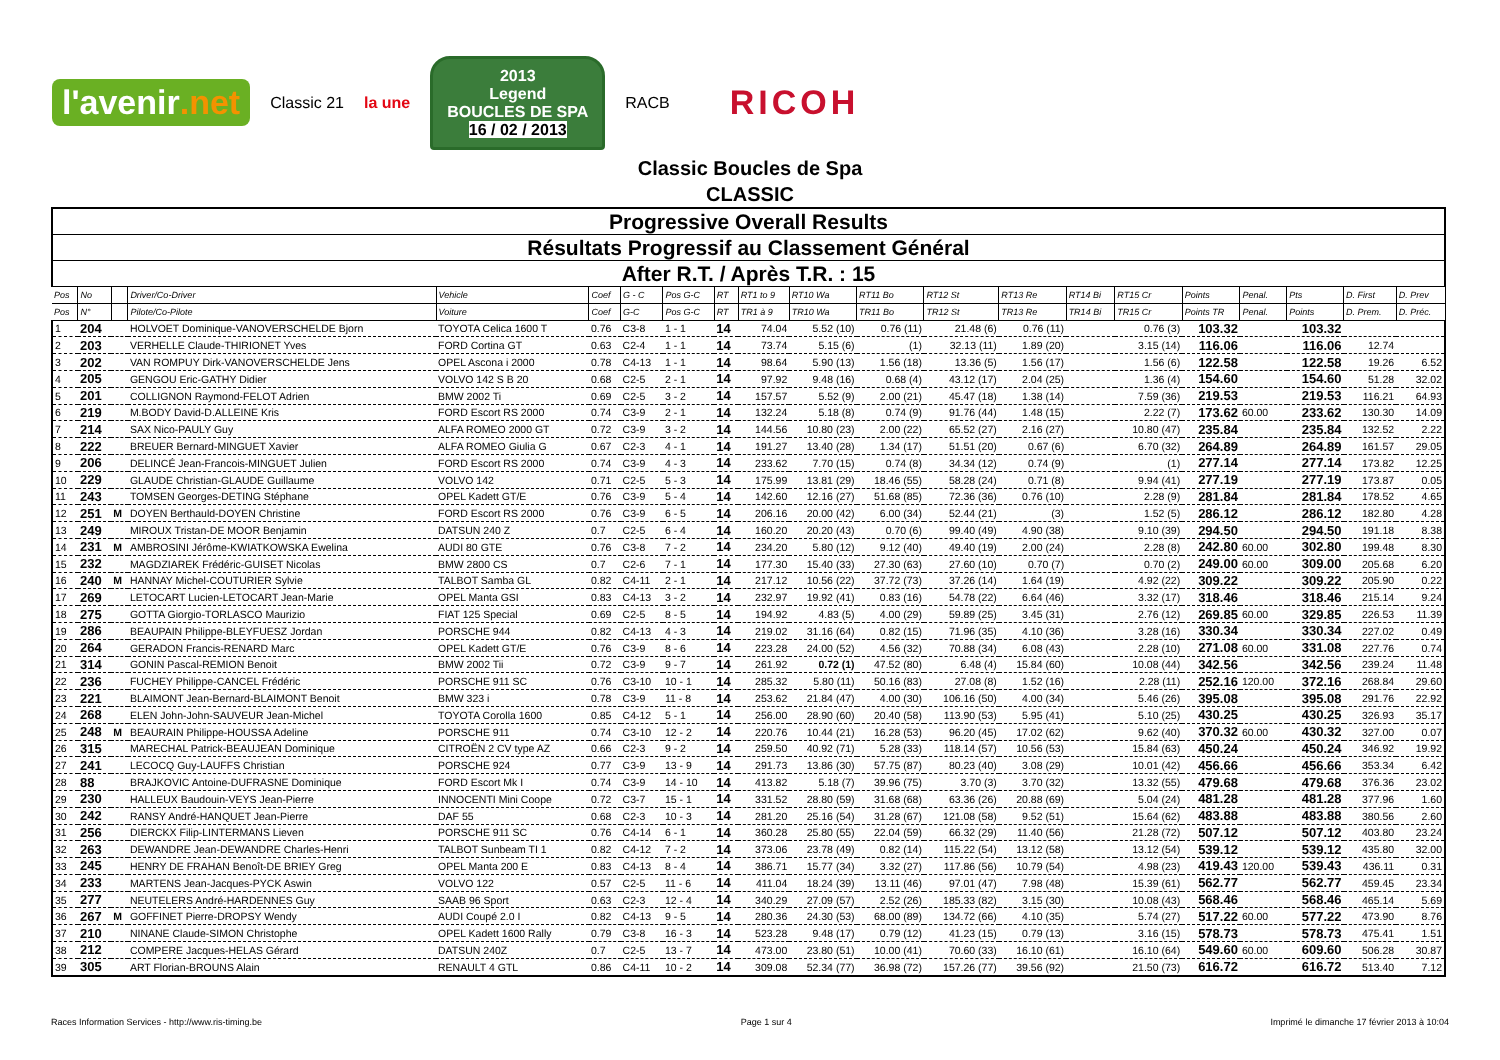l'avenir.net Classic 21 la une
2013
Legend
BOUCLES DE SPA
16 / 02 / 2013
RACB RICOH
Classic Boucles de Spa
CLASSIC
| Progressive Overall Results | | | | | | | | | | | | | | | | | | | | |
| --- | --- | --- | --- | --- | --- | --- | --- | --- | --- | --- | --- | --- | --- | --- | --- | --- | --- | --- | --- | --- |
| Résultats Progressif au Classement Général | | | | | | | | | | | | | | | | | | | | |
| After R.T. / Après T.R. : 15 | | | | | | | | | | | | | | | | | | | | |
| Pos | No | | Driver/Co-Driver | Vehicle | Coef | G - C | Pos G-C | RT | RT1 to 9 | RT10 Wa | RT11 Bo | RT12 St | RT13 Re | RT14 Bi | RT15 Cr | Points | Penal. | Pts | D. First | D. Prev |
| Pos | N° | | Pilote/Co-Pilote | Voiture | Coef | G-C | Pos G-C | RT | TR1 à 9 | TR10 Wa | TR11 Bo | TR12 St | TR13 Re | TR14 Bi | TR15 Cr | Points TR | Penal. | Points | D. Prem. | D. Préc. |
| 1 | 204 | | HOLVOET Dominique-VANOVERSCHELDE Bjorn | TOYOTA Celica 1600 T | 0.76 | C3-8 | 1 - 1 | 14 | 74.04 | 5.52 (10) | 0.76 (11) | 21.48 (6) | 0.76 (11) | | 0.76 (3) | 103.32 | | 103.32 | | |
| 2 | 203 | | VERHELLE Claude-THIRIONET Yves | FORD Cortina GT | 0.63 | C2-4 | 1 - 1 | 14 | 73.74 | 5.15 (6) | (1) | 32.13 (11) | 1.89 (20) | | 3.15 (14) | 116.06 | | 116.06 | 12.74 | |
| 3 | 202 | | VAN ROMPUY Dirk-VANOVERSCHELDE Jens | OPEL Ascona i 2000 | 0.78 | C4-13 | 1 - 1 | 14 | 98.64 | 5.90 (13) | 1.56 (18) | 13.36 (5) | 1.56 (17) | | 1.56 (6) | 122.58 | | 122.58 | 19.26 | 6.52 |
| 4 | 205 | | GENGOU Eric-GATHY Didier | VOLVO 142 S B 20 | 0.68 | C2-5 | 2 - 1 | 14 | 97.92 | 9.48 (16) | 0.68 (4) | 43.12 (17) | 2.04 (25) | | 1.36 (4) | 154.60 | | 154.60 | 51.28 | 32.02 |
| 5 | 201 | | COLLIGNON Raymond-FELOT Adrien | BMW 2002 Ti | 0.69 | C2-5 | 3 - 2 | 14 | 157.57 | 5.52 (9) | 2.00 (21) | 45.47 (18) | 1.38 (14) | | 7.59 (36) | 219.53 | | 219.53 | 116.21 | 64.93 |
| 6 | 219 | | M.BODY David-D.ALLEINE Kris | FORD Escort RS 2000 | 0.74 | C3-9 | 2 - 1 | 14 | 132.24 | 5.18 (8) | 0.74 (9) | 91.76 (44) | 1.48 (15) | | 2.22 (7) | 173.62 | 60.00 | 233.62 | 130.30 | 14.09 |
| 7 | 214 | | SAX Nico-PAULY Guy | ALFA ROMEO 2000 GT | 0.72 | C3-9 | 3 - 2 | 14 | 144.56 | 10.80 (23) | 2.00 (22) | 65.52 (27) | 2.16 (27) | | 10.80 (47) | 235.84 | | 235.84 | 132.52 | 2.22 |
| 8 | 222 | | BREUER Bernard-MINGUET Xavier | ALFA ROMEO Giulia G | 0.67 | C2-3 | 4 - 1 | 14 | 191.27 | 13.40 (28) | 1.34 (17) | 51.51 (20) | 0.67 (6) | | 6.70 (32) | 264.89 | | 264.89 | 161.57 | 29.05 |
| 9 | 206 | | DELINCÉ Jean-Francois-MINGUET Julien | FORD Escort RS 2000 | 0.74 | C3-9 | 4 - 3 | 14 | 233.62 | 7.70 (15) | 0.74 (8) | 34.34 (12) | 0.74 (9) | | (1) | 277.14 | | 277.14 | 173.82 | 12.25 |
| 10 | 229 | | GLAUDE Christian-GLAUDE Guillaume | VOLVO 142 | 0.71 | C2-5 | 5 - 3 | 14 | 175.99 | 13.81 (29) | 18.46 (55) | 58.28 (24) | 0.71 (8) | | 9.94 (41) | 277.19 | | 277.19 | 173.87 | 0.05 |
| 11 | 243 | | TOMSEN Georges-DETING Stéphane | OPEL Kadett GT/E | 0.76 | C3-9 | 5 - 4 | 14 | 142.60 | 12.16 (27) | 51.68 (85) | 72.36 (36) | 0.76 (10) | | 2.28 (9) | 281.84 | | 281.84 | 178.52 | 4.65 |
| 12 | 251 | M | DOYEN Berthauld-DOYEN Christine | FORD Escort RS 2000 | 0.76 | C3-9 | 6 - 5 | 14 | 206.16 | 20.00 (42) | 6.00 (34) | 52.44 (21) | (3) | | 1.52 (5) | 286.12 | | 286.12 | 182.80 | 4.28 |
| 13 | 249 | | MIROUX Tristan-DE MOOR Benjamin | DATSUN 240 Z | 0.7 | C2-5 | 6 - 4 | 14 | 160.20 | 20.20 (43) | 0.70 (6) | 99.40 (49) | 4.90 (38) | | 9.10 (39) | 294.50 | | 294.50 | 191.18 | 8.38 |
| 14 | 231 | M | AMBROSINI Jérôme-KWIATKOWSKA Ewelina | AUDI 80 GTE | 0.76 | C3-8 | 7 - 2 | 14 | 234.20 | 5.80 (12) | 9.12 (40) | 49.40 (19) | 2.00 (24) | | 2.28 (8) | 242.80 | 60.00 | 302.80 | 199.48 | 8.30 |
| 15 | 232 | | MAGDZIAREK Frédéric-GUISET Nicolas | BMW 2800 CS | 0.7 | C2-6 | 7 - 1 | 14 | 177.30 | 15.40 (33) | 27.30 (63) | 27.60 (10) | 0.70 (7) | | 0.70 (2) | 249.00 | 60.00 | 309.00 | 205.68 | 6.20 |
| 16 | 240 | M | HANNAY Michel-COUTURIER Sylvie | TALBOT Samba GL | 0.82 | C4-11 | 2 - 1 | 14 | 217.12 | 10.56 (22) | 37.72 (73) | 37.26 (14) | 1.64 (19) | | 4.92 (22) | 309.22 | | 309.22 | 205.90 | 0.22 |
| 17 | 269 | | LETOCART Lucien-LETOCART Jean-Marie | OPEL Manta GSI | 0.83 | C4-13 | 3 - 2 | 14 | 232.97 | 19.92 (41) | 0.83 (16) | 54.78 (22) | 6.64 (46) | | 3.32 (17) | 318.46 | | 318.46 | 215.14 | 9.24 |
| 18 | 275 | | GOTTA Giorgio-TORLASCO Maurizio | FIAT 125 Special | 0.69 | C2-5 | 8 - 5 | 14 | 194.92 | 4.83 (5) | 4.00 (29) | 59.89 (25) | 3.45 (31) | | 2.76 (12) | 269.85 | 60.00 | 329.85 | 226.53 | 11.39 |
| 19 | 286 | | BEAUPAIN Philippe-BLEYFUESZ Jordan | PORSCHE 944 | 0.82 | C4-13 | 4 - 3 | 14 | 219.02 | 31.16 (64) | 0.82 (15) | 71.96 (35) | 4.10 (36) | | 3.28 (16) | 330.34 | | 330.34 | 227.02 | 0.49 |
| 20 | 264 | | GERADON Francis-RENARD Marc | OPEL Kadett GT/E | 0.76 | C3-9 | 8 - 6 | 14 | 223.28 | 24.00 (52) | 4.56 (32) | 70.88 (34) | 6.08 (43) | | 2.28 (10) | 271.08 | 60.00 | 331.08 | 227.76 | 0.74 |
| 21 | 314 | | GONIN Pascal-REMION Benoit | BMW 2002 Tii | 0.72 | C3-9 | 9 - 7 | 14 | 261.92 | 0.72 (1) | 47.52 (80) | 6.48 (4) | 15.84 (60) | | 10.08 (44) | 342.56 | | 342.56 | 239.24 | 11.48 |
| 22 | 236 | | FUCHEY Philippe-CANCEL Frédéric | PORSCHE 911 SC | 0.76 | C3-10 | 10 - 1 | 14 | 285.32 | 5.80 (11) | 50.16 (83) | 27.08 (8) | 1.52 (16) | | 2.28 (11) | 252.16 | 120.00 | 372.16 | 268.84 | 29.60 |
| 23 | 221 | | BLAIMONT Jean-Bernard-BLAIMONT Benoit | BMW 323 i | 0.78 | C3-9 | 11 - 8 | 14 | 253.62 | 21.84 (47) | 4.00 (30) | 106.16 (50) | 4.00 (34) | | 5.46 (26) | 395.08 | | 395.08 | 291.76 | 22.92 |
| 24 | 268 | | ELEN John-John-SAUVEUR Jean-Michel | TOYOTA Corolla 1600 | 0.85 | C4-12 | 5 - 1 | 14 | 256.00 | 28.90 (60) | 20.40 (58) | 113.90 (53) | 5.95 (41) | | 5.10 (25) | 430.25 | | 430.25 | 326.93 | 35.17 |
| 25 | 248 | M | BEAURAIN Philippe-HOUSSA Adeline | PORSCHE 911 | 0.74 | C3-10 | 12 - 2 | 14 | 220.76 | 10.44 (21) | 16.28 (53) | 96.20 (45) | 17.02 (62) | | 9.62 (40) | 370.32 | 60.00 | 430.32 | 327.00 | 0.07 |
| 26 | 315 | | MARECHAL Patrick-BEAUJEAN Dominique | CITROËN 2 CV type AZ | 0.66 | C2-3 | 9 - 2 | 14 | 259.50 | 40.92 (71) | 5.28 (33) | 118.14 (57) | 10.56 (53) | | 15.84 (63) | 450.24 | | 450.24 | 346.92 | 19.92 |
| 27 | 241 | | LECOCQ Guy-LAUFFS Christian | PORSCHE 924 | 0.77 | C3-9 | 13 - 9 | 14 | 291.73 | 13.86 (30) | 57.75 (87) | 80.23 (40) | 3.08 (29) | | 10.01 (42) | 456.66 | | 456.66 | 353.34 | 6.42 |
| 28 | 88 | | BRAJKOVIC Antoine-DUFRASNE Dominique | FORD Escort Mk I | 0.74 | C3-9 | 14 - 10 | 14 | 413.82 | 5.18 (7) | 39.96 (75) | 3.70 (3) | 3.70 (32) | | 13.32 (55) | 479.68 | | 479.68 | 376.36 | 23.02 |
| 29 | 230 | | HALLEUX Baudouin-VEYS Jean-Pierre | INNOCENTI Mini Coope | 0.72 | C3-7 | 15 - 1 | 14 | 331.52 | 28.80 (59) | 31.68 (68) | 63.36 (26) | 20.88 (69) | | 5.04 (24) | 481.28 | | 481.28 | 377.96 | 1.60 |
| 30 | 242 | | RANSY André-HANQUET Jean-Pierre | DAF 55 | 0.68 | C2-3 | 10 - 3 | 14 | 281.20 | 25.16 (54) | 31.28 (67) | 121.08 (58) | 9.52 (51) | | 15.64 (62) | 483.88 | | 483.88 | 380.56 | 2.60 |
| 31 | 256 | | DIERCKX Filip-LINTERMANS Lieven | PORSCHE 911 SC | 0.76 | C4-14 | 6 - 1 | 14 | 360.28 | 25.80 (55) | 22.04 (59) | 66.32 (29) | 11.40 (56) | | 21.28 (72) | 507.12 | | 507.12 | 403.80 | 23.24 |
| 32 | 263 | | DEWANDRE Jean-DEWANDRE Charles-Henri | TALBOT Sunbeam TI 1 | 0.82 | C4-12 | 7 - 2 | 14 | 373.06 | 23.78 (49) | 0.82 (14) | 115.22 (54) | 13.12 (58) | | 13.12 (54) | 539.12 | | 539.12 | 435.80 | 32.00 |
| 33 | 245 | | HENRY DE FRAHAN Benoît-DE BRIEY Greg | OPEL Manta 200 E | 0.83 | C4-13 | 8 - 4 | 14 | 386.71 | 15.77 (34) | 3.32 (27) | 117.86 (56) | 10.79 (54) | | 4.98 (23) | 419.43 | 120.00 | 539.43 | 436.11 | 0.31 |
| 34 | 233 | | MARTENS Jean-Jacques-PYCK Aswin | VOLVO 122 | 0.57 | C2-5 | 11 - 6 | 14 | 411.04 | 18.24 (39) | 13.11 (46) | 97.01 (47) | 7.98 (48) | | 15.39 (61) | 562.77 | | 562.77 | 459.45 | 23.34 |
| 35 | 277 | | NEUTELERS André-HARDENNES Guy | SAAB 96 Sport | 0.63 | C2-3 | 12 - 4 | 14 | 340.29 | 27.09 (57) | 2.52 (26) | 185.33 (82) | 3.15 (30) | | 10.08 (43) | 568.46 | | 568.46 | 465.14 | 5.69 |
| 36 | 267 | M | GOFFINET Pierre-DROPSY Wendy | AUDI Coupé 2.0 I | 0.82 | C4-13 | 9 - 5 | 14 | 280.36 | 24.30 (53) | 68.00 (89) | 134.72 (66) | 4.10 (35) | | 5.74 (27) | 517.22 | 60.00 | 577.22 | 473.90 | 8.76 |
| 37 | 210 | | NINANE Claude-SIMON Christophe | OPEL Kadett 1600 Rally | 0.79 | C3-8 | 16 - 3 | 14 | 523.28 | 9.48 (17) | 0.79 (12) | 41.23 (15) | 0.79 (13) | | 3.16 (15) | 578.73 | | 578.73 | 475.41 | 1.51 |
| 38 | 212 | | COMPERE Jacques-HELAS Gérard | DATSUN 240Z | 0.7 | C2-5 | 13 - 7 | 14 | 473.00 | 23.80 (51) | 10.00 (41) | 70.60 (33) | 16.10 (61) | | 16.10 (64) | 549.60 | 60.00 | 609.60 | 506.28 | 30.87 |
| 39 | 305 | | ART Florian-BROUNS Alain | RENAULT 4 GTL | 0.86 | C4-11 | 10 - 2 | 14 | 309.08 | 52.34 (77) | 36.98 (72) | 157.26 (77) | 39.56 (92) | | 21.50 (73) | 616.72 | | 616.72 | 513.40 | 7.12 |
Races Information Services - http://www.ris-timing.be Page 1 sur 4 Imprimé le dimanche 17 février 2013 à 10:04